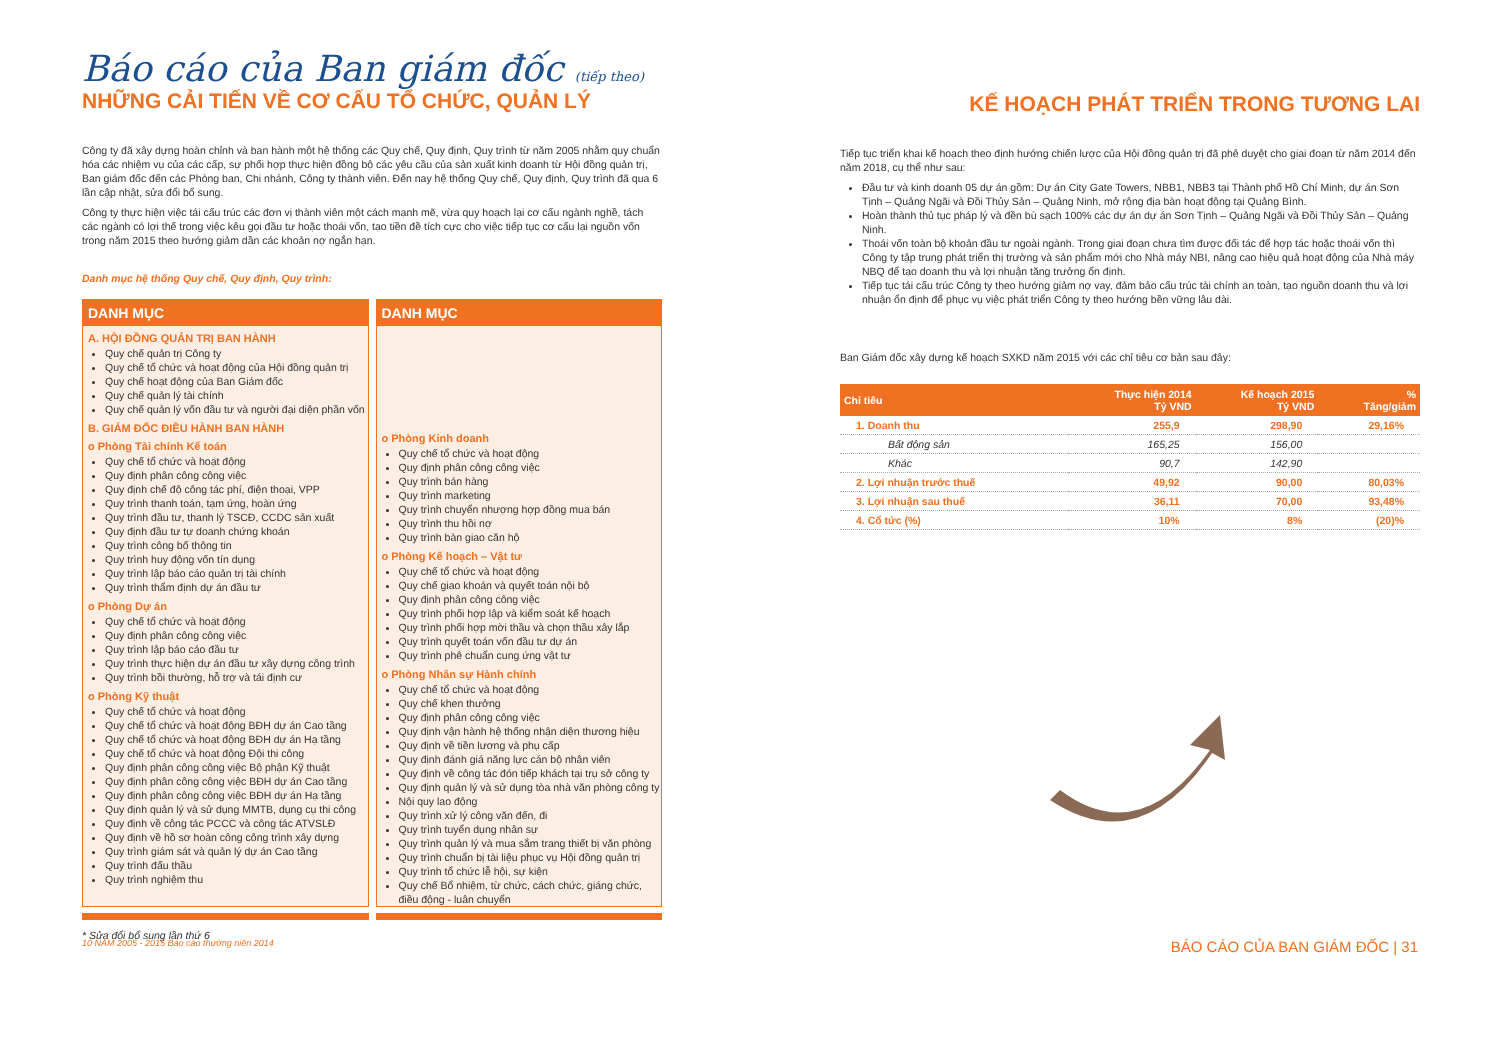Báo cáo của Ban giám đốc (tiếp theo)
NHỮNG CẢI TIẾN VỀ CƠ CẤU TỔ CHỨC, QUẢN LÝ
Công ty đã xây dựng hoàn chỉnh và ban hành một hệ thống các Quy chế, Quy định, Quy trình từ năm 2005 nhằm quy chuẩn hóa các nhiệm vụ của các cấp, sự phối hợp thực hiện đồng bộ các yêu cầu của sản xuất kinh doanh từ Hội đồng quản trị, Ban giám đốc đến các Phòng ban, Chi nhánh, Công ty thành viên. Đến nay hệ thống Quy chế, Quy định, Quy trình đã qua 6 lần cập nhật, sửa đổi bổ sung.
Công ty thực hiện việc tái cấu trúc các đơn vị thành viên một cách mạnh mẽ, vừa quy hoạch lại cơ cấu ngành nghề, tách các ngành có lợi thế trong việc kêu gọi đầu tư hoặc thoái vốn, tạo tiền đề tích cực cho việc tiếp tục cơ cấu lại nguồn vốn trong năm 2015 theo hướng giảm dần các khoản nợ ngắn hạn.
Danh mục hệ thống Quy chế, Quy định, Quy trình:
DANH MỤC
A. HỘI ĐỒNG QUẢN TRỊ BAN HÀNH
Quy chế quản trị Công ty
Quy chế tổ chức và hoạt động của Hội đồng quản trị
Quy chế hoạt động của Ban Giám đốc
Quy chế quản lý tài chính
Quy chế quản lý vốn đầu tư và người đại diện phần vốn
B. GIÁM ĐỐC ĐIỀU HÀNH BAN HÀNH
o Phòng Tài chính Kế toán
Quy chế tổ chức và hoạt động
Quy định phân công công việc
Quy định chế độ công tác phí, điện thoại, VPP
Quy trình thanh toán, tạm ứng, hoàn ứng
Quy trình đầu tư, thanh lý TSCĐ, CCDC sản xuất
Quy định đầu tư tự doanh chứng khoán
Quy trình công bố thông tin
Quy trình huy động vốn tín dụng
Quy trình lập báo cáo quản trị tài chính
Quy trình thẩm định dự án đầu tư
o Phòng Dự án
Quy chế tổ chức và hoạt động
Quy định phân công công việc
Quy trình lập báo cáo đầu tư
Quy trình thực hiện dự án đầu tư xây dựng công trình
Quy trình bồi thường, hỗ trợ và tái định cư
o Phòng Kỹ thuật
Quy chế tổ chức và hoạt động
Quy chế tổ chức và hoạt động BĐH dự án Cao tầng
Quy chế tổ chức và hoạt động BĐH dự án Hạ tầng
Quy chế tổ chức và hoạt động Đội thi công
Quy định phân công công việc Bộ phận Kỹ thuật
Quy định phân công công việc BĐH dự án Cao tầng
Quy định phân công công việc BĐH dự án Hạ tầng
Quy định quản lý và sử dụng MMTB, dụng cụ thi công
Quy định về công tác PCCC và công tác ATVSLĐ
Quy định về hồ sơ hoàn công công trình xây dựng
Quy trình giám sát và quản lý dự án Cao tầng
Quy trình đấu thầu
Quy trình nghiệm thu
DANH MỤC
o Phòng Kinh doanh
Quy chế tổ chức và hoạt động
Quy định phân công công việc
Quy trình bán hàng
Quy trình marketing
Quy trình chuyển nhượng hợp đồng mua bán
Quy trình thu hồi nợ
Quy trình bàn giao căn hộ
o Phòng Kế hoạch – Vật tư
Quy chế tổ chức và hoạt động
Quy chế giao khoán và quyết toán nội bộ
Quy định phân công công việc
Quy trình phối hợp lập và kiểm soát kế hoạch
Quy trình phối hợp mời thầu và chọn thầu xây lắp
Quy trình quyết toán vốn đầu tư dự án
Quy trình phê chuẩn cung ứng vật tư
o Phòng Nhân sự Hành chính
Quy chế tổ chức và hoạt động
Quy chế khen thưởng
Quy định phân công công việc
Quy định vận hành hệ thống nhận diện thương hiệu
Quy định về tiền lương và phụ cấp
Quy định đánh giá năng lực cán bộ nhân viên
Quy định về công tác đón tiếp khách tại trụ sở công ty
Quy định quản lý và sử dụng tòa nhà văn phòng công ty
Nội quy lao động
Quy trình xử lý công văn đến, đi
Quy trình tuyển dụng nhân sự
Quy trình quản lý và mua sắm trang thiết bị văn phòng
Quy trình chuẩn bị tài liệu phục vụ Hội đồng quản trị
Quy trình tổ chức lễ hội, sự kiện
Quy chế Bổ nhiệm, từ chức, cách chức, giáng chức, điều động - luân chuyển
* Sửa đổi bổ sung lần thứ 6
KẾ HOẠCH PHÁT TRIỂN TRONG TƯƠNG LAI
Tiếp tục triển khai kế hoạch theo định hướng chiến lược của Hội đồng quản trị đã phê duyệt cho giai đoạn từ năm 2014 đến năm 2018, cụ thể như sau:
Đầu tư và kinh doanh 05 dự án gồm: Dự án City Gate Towers, NBB1, NBB3 tại Thành phố Hồ Chí Minh, dự án Sơn Tịnh – Quảng Ngãi và Đồi Thủy Sản – Quảng Ninh, mở rộng địa bàn hoạt động tại Quảng Bình.
Hoàn thành thủ tục pháp lý và đền bù sạch 100% các dự án dự án Sơn Tịnh – Quảng Ngãi và Đồi Thủy Sản – Quảng Ninh.
Thoái vốn toàn bộ khoản đầu tư ngoài ngành. Trong giai đoạn chưa tìm được đối tác để hợp tác hoặc thoái vốn thì Công ty tập trung phát triển thị trường và sản phẩm mới cho Nhà máy NBI, nâng cao hiệu quả hoạt động của Nhà máy NBQ để tạo doanh thu và lợi nhuận tăng trưởng ổn định.
Tiếp tục tái cấu trúc Công ty theo hướng giảm nợ vay, đảm bảo cấu trúc tài chính an toàn, tạo nguồn doanh thu và lợi nhuận ổn định để phục vụ việc phát triển Công ty theo hướng bền vững lâu dài.
Ban Giám đốc xây dựng kế hoạch SXKD năm 2015 với các chỉ tiêu cơ bản sau đây:
| Chỉ tiêu | Thực hiện 2014 Tỷ VND | Kế hoạch 2015 Tỷ VND | % Tăng/giảm |
| --- | --- | --- | --- |
| 1. Doanh thu | 255,9 | 298,90 | 29,16% |
| Bất động sản | 165,25 | 156,00 | |
| Khác | 90,7 | 142,90 | |
| 2. Lợi nhuận trước thuế | 49,92 | 90,00 | 80,03% |
| 3. Lợi nhuận sau thuế | 36,11 | 70,00 | 93,48% |
| 4. Cổ tức (%) | 10% | 8% | (20)% |
10 NĂM 2005 - 2015 Báo cáo thường niên 2014 BÁO CÁO CỦA BAN GIÁM ĐỐC | 31